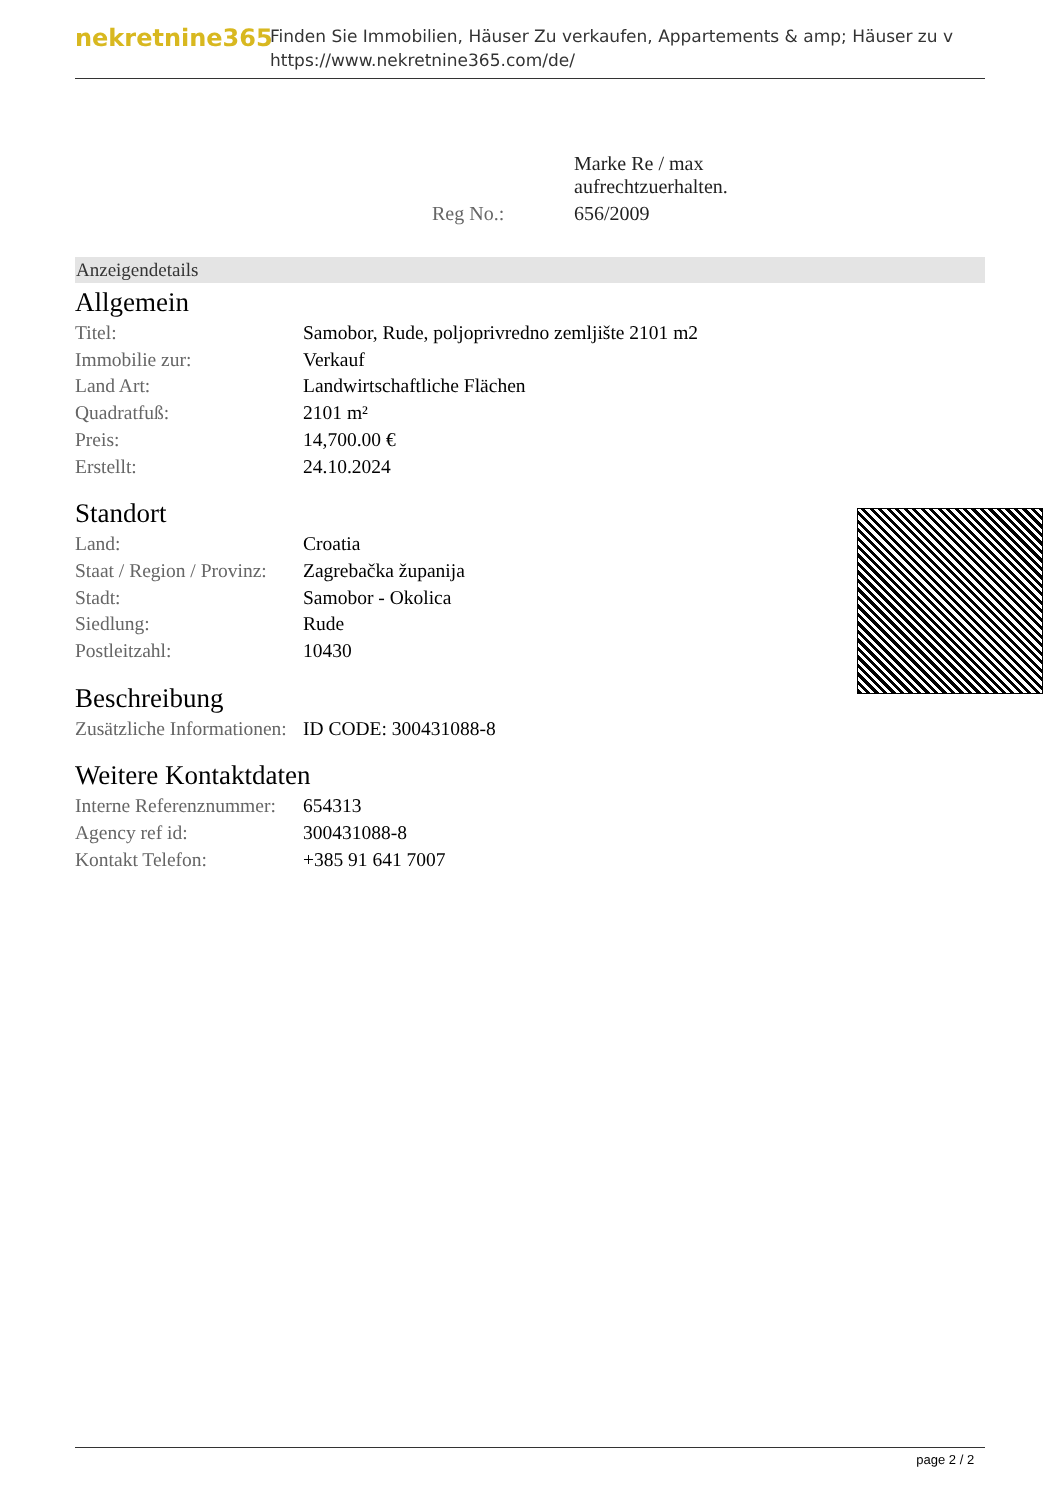nekretnine365
Finden Sie Immobilien, Häuser Zu verkaufen, Appartements & amp; Häuser zu v
https://www.nekretnine365.com/de/
| | Marke Re / max aufrechtzuerhalten. |
| Reg No.: | 656/2009 |
Anzeigendetails
Allgemein
| Titel: | Samobor, Rude, poljoprivredno zemljište 2101 m2 |
| Immobilie zur: | Verkauf |
| Land Art: | Landwirtschaftliche Flächen |
| Quadratfuß: | 2101 m² |
| Preis: | 14,700.00 € |
| Erstellt: | 24.10.2024 |
Standort
| Land: | Croatia |
| Staat / Region / Provinz: | Zagrebačka županija |
| Stadt: | Samobor - Okolica |
| Siedlung: | Rude |
| Postleitzahl: | 10430 |
Beschreibung
| Zusätzliche Informationen: | ID CODE: 300431088-8 |
Weitere Kontaktdaten
| Interne Referenznummer: | 654313 |
| Agency ref id: | 300431088-8 |
| Kontakt Telefon: | +385 91 641 7007 |
page 2 / 2